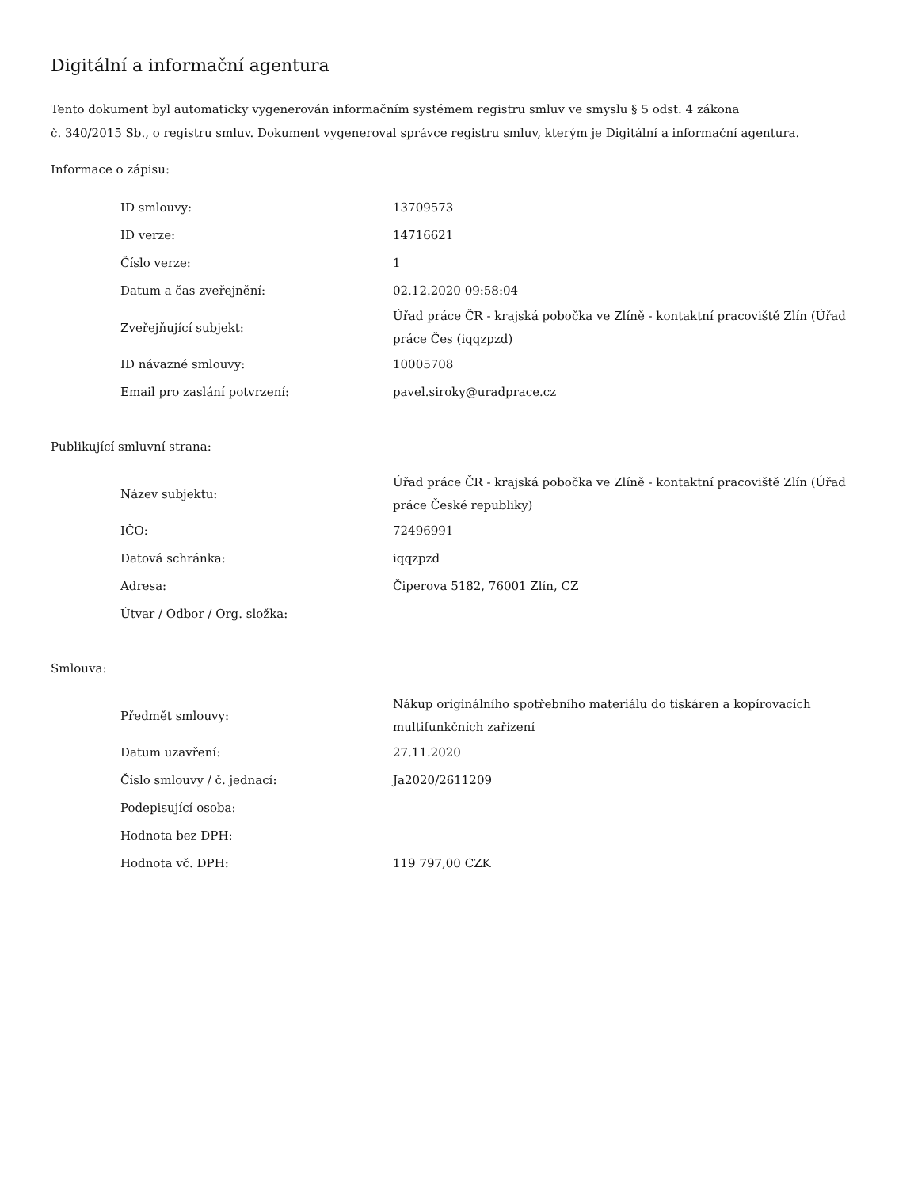Digitální a informační agentura
Tento dokument byl automaticky vygenerován informačním systémem registru smluv ve smyslu § 5 odst. 4 zákona
č. 340/2015 Sb., o registru smluv. Dokument vygeneroval správce registru smluv, kterým je Digitální a informační agentura.
Informace o zápisu:
| ID smlouvy: | 13709573 |
| ID verze: | 14716621 |
| Číslo verze: | 1 |
| Datum a čas zveřejnění: | 02.12.2020 09:58:04 |
| Zveřejňující subjekt: | Úřad práce ČR - krajská pobočka ve Zlíně - kontaktní pracoviště Zlín (Úřad práce Čes (iqqzpzd) |
| ID návazné smlouvy: | 10005708 |
| Email pro zaslání potvrzení: | pavel.siroky@uradprace.cz |
Publikující smluvní strana:
| Název subjektu: | Úřad práce ČR - krajská pobočka ve Zlíně - kontaktní pracoviště Zlín (Úřad práce České republiky) |
| IČO: | 72496991 |
| Datová schránka: | iqqzpzd |
| Adresa: | Čiperova 5182, 76001 Zlín, CZ |
| Útvar / Odbor / Org. složka: | |
Smlouva:
| Předmět smlouvy: | Nákup originálního spotřebního materiálu do tiskáren a kopírovacích multifunkčních zařízení |
| Datum uzavření: | 27.11.2020 |
| Číslo smlouvy / č. jednací: | Ja2020/2611209 |
| Podepisující osoba: | |
| Hodnota bez DPH: | |
| Hodnota vč. DPH: | 119 797,00 CZK |